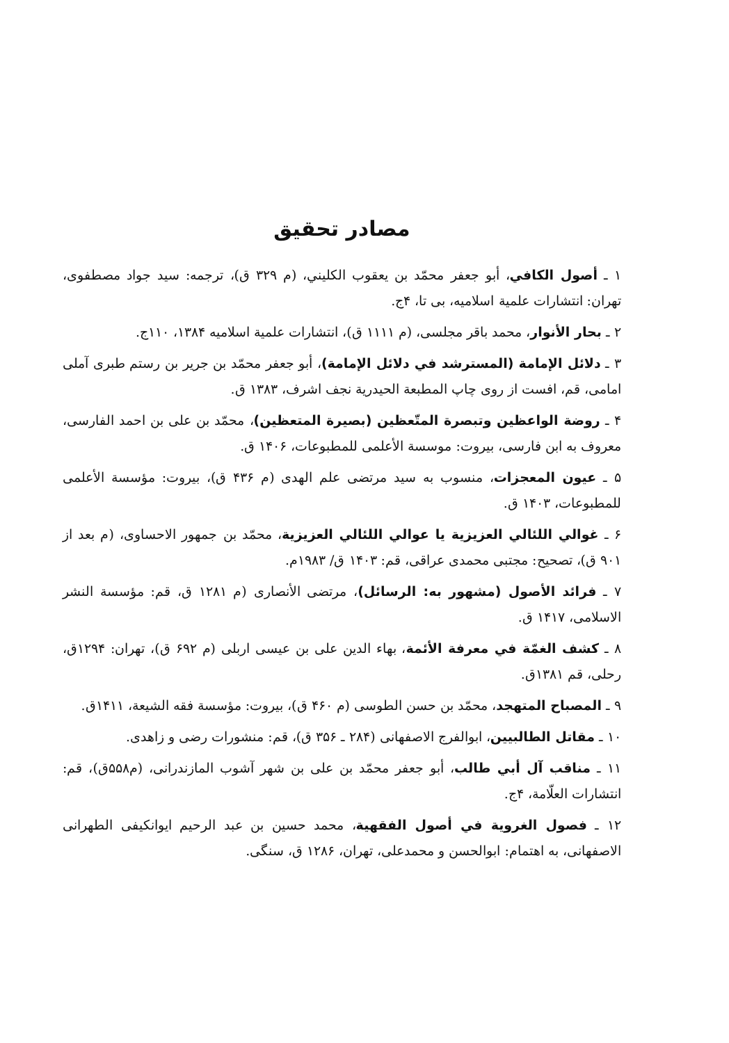مصادر تحقيق
۱ ـ أصول الكافي، أبو جعفر محمّد بن يعقوب الكليني، (م ۳۲۹ ق)، ترجمه: سيد جواد مصطفوى، تهران: انتشارات علمية اسلاميه، بى تا، ۴ج.
۲ ـ بحار الأنوار، محمد باقر مجلسى، (م ۱۱۱۱ ق)، انتشارات علمية اسلاميه ۱۳۸۴، ۱۱۰ج.
۳ ـ دلائل الإمامة (المسترشد في دلائل الإمامة)، أبو جعفر محمّد بن جرير بن رستم طبرى آملى امامى، قم، افست از روى چاپ المطبعة الحيدرية نجف اشرف، ۱۳۸۳ ق.
۴ ـ روضة الواعظين وتبصرة المتّعظين (بصيرة المتعظين)، محمّد بن على بن احمد الفارسى، معروف به ابن فارسى، بيروت: موسسة الأعلمى للمطبوعات، ۱۴۰۶ ق.
۵ ـ عيون المعجزات، منسوب به سيد مرتضى علم الهدى (م ۴۳۶ ق)، بيروت: مؤسسة الأعلمى للمطبوعات، ۱۴۰۳ ق.
۶ ـ غوالي اللئالي العزيزية يا عوالي اللئالي العزيزية، محمّد بن جمهور الاحساوى، (م بعد از ۹۰۱ ق)، تصحيح: مجتبى محمدى عراقى، قم: ۱۴۰۳ ق/ ۱۹۸۳م.
۷ ـ فرائد الأصول (مشهور به: الرسائل)، مرتضى الأنصارى (م ۱۲۸۱ ق، قم: مؤسسة النشر الاسلامى، ۱۴۱۷ ق.
۸ ـ كشف الغمّة في معرفة الأئمة، بهاء الدين على بن عيسى اربلى (م ۶۹۲ ق)، تهران: ۱۲۹۴ق، رحلى، قم ۱۳۸۱ق.
۹ ـ المصباح المتهجد، محمّد بن حسن الطوسى (م ۴۶۰ ق)، بيروت: مؤسسة فقه الشيعة، ۱۴۱۱ق.
۱۰ ـ مقاتل الطالبيين، ابوالفرج الاصفهانى (۲۸۴ ـ ۳۵۶ ق)، قم: منشورات رضى و زاهدى.
۱۱ ـ مناقب آل أبي طالب، أبو جعفر محمّد بن على بن شهر آشوب المازندرانى، (م۵۵۸ق)، قم: انتشارات العلّامة، ۴ج.
۱۲ ـ فصول الغروية في أصول الفقهية، محمد حسين بن عبد الرحيم ايوانكيفى الطهرانى الاصفهانى، به اهتمام: ابوالحسن و محمدعلى، تهران، ۱۲۸۶ ق، سنگى.